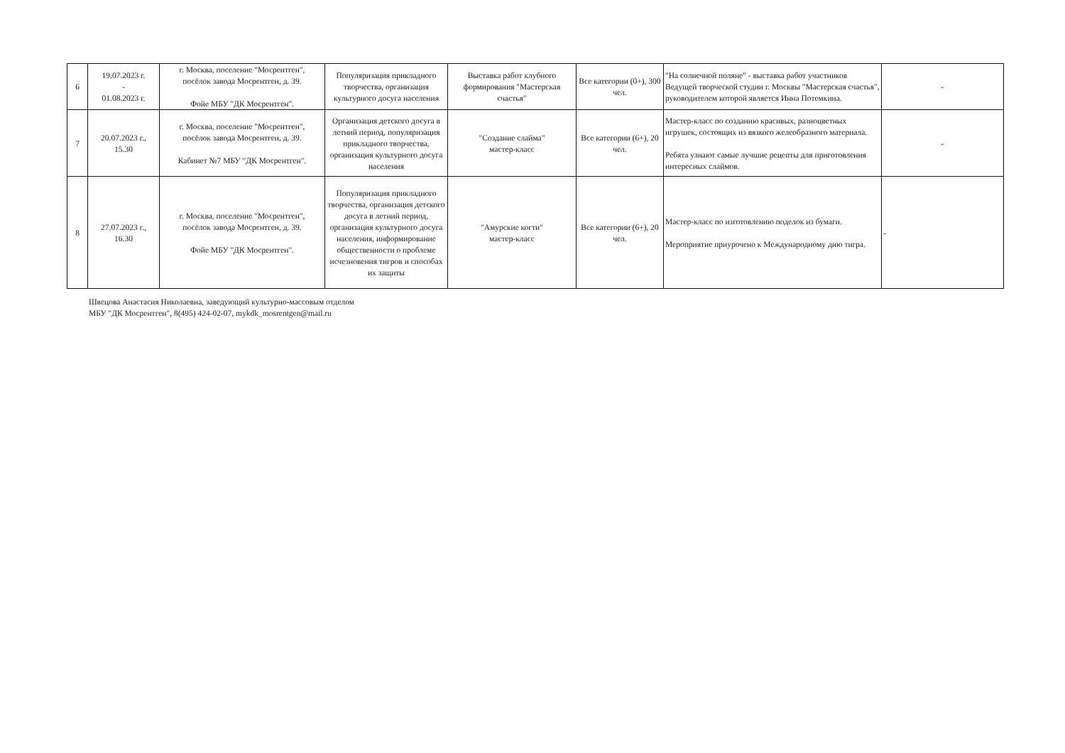| 6 | 19.07.2023 г. - 01.08.2023 г. | г. Москва, поселение "Мосрентген", посёлок завода Мосрентген, д. 39. Фойе МБУ "ДК Мосрентген". | Популяризация прикладного творчества, организация культурного досуга населения | Выставка работ клубного формирования "Мастерская счастья" | Все категории (0+), 300 чел. | "На солнечной поляне" - выставка работ участников Ведущей творческой студии г. Москвы "Мастерская счастья", руководителем которой является Инна Потемкина. | - |
| 7 | 20.07.2023 г., 15.30 | г. Москва, поселение "Мосрентген", посёлок завода Мосрентген, д. 39. Кабинет №7 МБУ "ДК Мосрентген". | Организация детского досуга в летний период, популяризация прикладного творчества, организация культурного досуга населения | "Создание слайма" мастер-класс | Все категории (6+), 20 чел. | Мастер-класс по созданию красивых, разноцветных игрушек, состоящих из вязкого желеобразного материала. Ребята узнают самые лучшие рецепты для приготовления интересных слаймов. | - |
| 8 | 27.07.2023 г., 16.30 | г. Москва, поселение "Мосрентген", посёлок завода Мосрентген, д. 39. Фойе МБУ "ДК Мосрентген". | Популяризация прикладного творчества, организация детского досуга в летний период, организация культурного досуга населения, информирование общественности о проблеме исчезновения тигров и способах их защиты | "Амурские когти" мастер-класс | Все категории (6+), 20 чел. | Мастер-класс по изготовлению поделок из бумаги. Мероприятие приурочено к Международному дню тигра. | - |
Швецова Анастасия Николаевна, заведующий культурно-массовым отделом
МБУ "ДК Мосрентген", 8(495) 424-02-07, mykdk_mosrentgen@mail.ru